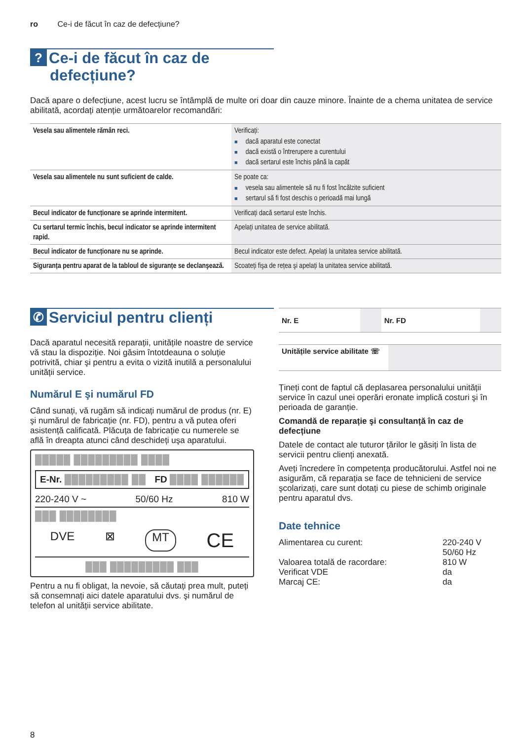ro Ce-i de făcut în caz de defecțiune?
? Ce-i de făcut în caz de defecțiune?
Dacă apare o defecțiune, acest lucru se întâmplă de multe ori doar din cauze minore. Înainte de a chema unitatea de service abilitată, acordați atenție următoarelor recomandări:
| Vesela sau alimentele rămân reci. | Verificați: dacă aparatul este conectat dacă există o întrerupere a curentului dacă sertarul este închis până la capăt |
| Vesela sau alimentele nu sunt suficient de calde. | Se poate ca: vesela sau alimentele să nu fi fost încălzite suficient sertarul să fi fost deschis o perioadă mai lungă |
| Becul indicator de funcționare se aprinde intermitent. | Verificați dacă sertarul este închis. |
| Cu sertarul termic închis, becul indicator se aprinde intermitent rapid. | Apelați unitatea de service abilitată. |
| Becul indicator de funcționare nu se aprinde. | Becul indicator este defect. Apelați la unitatea service abilitată. |
| Siguranța pentru aparat de la tabloul de siguranțe se declanşează. | Scoateți fişa de rețea şi apelați la unitatea service abilitată. |
✆ Serviciul pentru clienți
Dacă aparatul necesită reparații, unitățile noastre de service vă stau la dispoziție. Noi găsim întotdeauna o soluție potrivită, chiar şi pentru a evita o vizită inutilă a personalului unității service.
Numărul E şi numărul FD
Când sunați, vă rugăm să indicați numărul de produs (nr. E) şi numărul de fabricație (nr. FD), pentru a vă putea oferi asistență calificată. Plăcuța de fabricație cu numerele se află în dreapta atunci când deschideți uşa aparatului.
█████ █████████ ████
E-Nr. █████████ ██ FD ████ ██████
220-240 V ~ 50/60 Hz 810 W
███ ████████
DVE ⊠ MT CE
███ █████████ ███
Pentru a nu fi obligat, la nevoie, să căutați prea mult, puteți să consemnați aici datele aparatului dvs. şi numărul de telefon al unității service abilitate.
| Nr. E | | Nr. FD | |
| Unitățile service abilitate ☏ | |
Țineți cont de faptul că deplasarea personalului unității service în cazul unei operări eronate implică costuri şi în perioada de garanție.
Comandă de reparație şi consultanță în caz de defecțiune
Datele de contact ale tuturor țărilor le găsiți în lista de servicii pentru clienți anexată.
Aveți încredere în competența producătorului. Astfel noi ne asigurăm, că reparația se face de tehnicieni de service şcolarizați, care sunt dotați cu piese de schimb originale pentru aparatul dvs.
Date tehnice
| Alimentarea cu curent: | 220-240 V 50/60 Hz |
| Valoarea totală de racordare: | 810 W |
| Verificat VDE | da |
| Marcaj CE: | da |
8